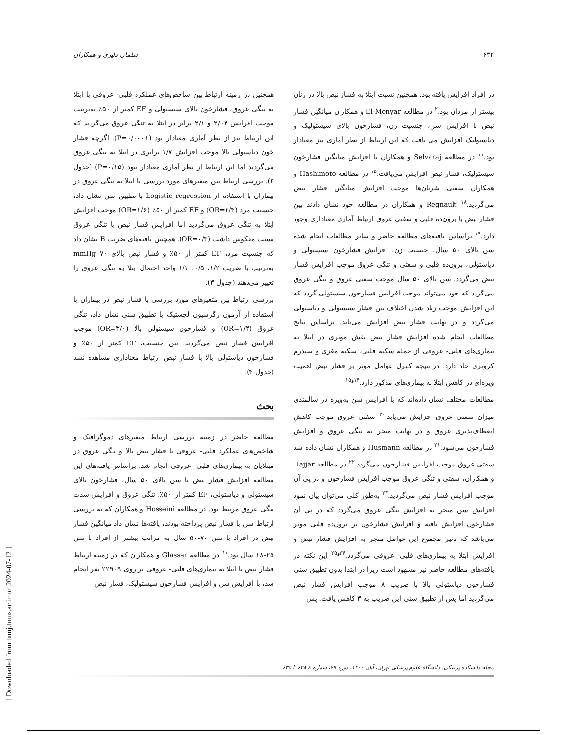۶۳۲ سلمان دلیری و همکاران
همچنین در زمینه ارتباط بین شاخص‌های عملکرد قلبی- عروقی با ابتلا به تنگی عروق، فشارخون بالای سیستولی و EF کمتر از ۵۰٪ به‌ترتیب موجب افزایش ۲/۰۴ و ۲/۱ برابر در ابتلا به تنگی عروق می‌گردید که این ارتباط نیز از نظر آماری معنادار بود (P=۰/۰۰۰۱). اگرچه فشار خون دیاستولی بالا موجب افزایش ۱/۷ برابری در ابتلا به تنگی عروق می‌گردید اما این ارتباط از نظر آماری معنادار نبود (P=۰/۱۵) (جدول ۲). بررسی ارتباط بین متغیرهای مورد بررسی با ابتلا به تنگی عروق در بیماران با استفاده از Logistic regression با تطبیق سن نشان داد، جنسیت مرد (OR=۳/۴) و EF کمتر از ۵۰٪ (OR=۱/۶) موجب افزایش ابتلا به تنگی عروق می‌گردید اما افزایش فشار نبض با تنگی عروق نسبت معکوس داشت (OR=۰/۳). همچنین یافته‌های ضریب B نشان داد که جنسیت مرد، EF کمتر از ۵۰٪ و فشار نبض بالای mmHg ۷۰ به‌ترتیب با ضریب ۱/۲، ۰/۵، ۱/۱ واحد احتمال ابتلا به تنگی عروق را تغییر می‌دهند (جدول ۳).
بررسی ارتباط بین متغیرهای مورد بررسی با فشار نبض در بیماران با استفاده از آزمون رگرسیون لجستیک با تطبیق سنی نشان داد، تنگی عروق (OR=۱/۴) و فشارخون سیستولی بالا (OR=۳/۰) موجب افزایش فشار نبض می‌گردید. بین جنسیت، EF کمتر از ۵۰٪ و فشارخون دیاستولی بالا با فشار نبض ارتباط معناداری مشاهده نشد (جدول ۴).
بحث
مطالعه حاضر در زمینه بررسی ارتباط متغیرهای دموگرافیک و شاخص‌های عملکرد قلبی- عروقی با فشار نبض بالا و تنگی عروق در مبتلایان به بیماری‌های قلبی- عروقی انجام شد. براساس یافته‌های این مطالعه افزایش فشار نبض با سن بالای ۵۰ سال، فشارخون بالای سیستولی و دیاستولی، EF کمتر از ۵۰٪، تنگی عروق و افزایش شدت تنگی عروق مرتبط بود. در مطالعه Hosseini و همکاران که به بررسی ارتباط سن با فشار نبض پرداخته بودند، یافته‌ها نشان داد میانگین فشار نبض در افراد با سن ۷۰-۵۰ سال به مراتب بیشتر از افراد با سن ۲۵-۱۸ سال بود.<sup>۱۷</sup> در مطالعه Glasser و همکاران که در زمینه ارتباط فشار نبض با ابتلا به بیماری‌های قلبی- عروقی بر روی ۲۲۹۰۹ نفر انجام شد، با افزایش سن و افزایش فشارخون سیستولیک، فشار نبض
در افراد افزایش یافته بود. همچنین نسبت ابتلا به فشار نبض بالا در زنان بیشتر از مردان بود.<sup>۲</sup> در مطالعه El-Menyar و همکاران میانگین فشار نبض با افزایش سن، جنسیت زن، فشارخون بالای سیستولیک و دیاستولیک افزایش می یافت که این ارتباط از نظر آماری نیز معنادار بود.<sup>۱۱</sup> در مطالعه Selvaraj و همکاران با افزایش میانگین فشارخون سیستولیک، فشار نبض افزایش می‌یافت.<sup>۱۵</sup> در مطالعه Hashimoto و همکاران سفتی شریان‌ها موجب افزایش میانگین فشار نبض می‌گردید.<sup>۱۸</sup> Regnault و همکاران در مطالعه خود نشان دادند بین فشار نبض با برون‌ده قلبی و سفتی عروق ارتباط آماری معناداری وجود دارد.<sup>۱۹</sup> براساس یافته‌های مطالعه حاضر و سایر مطالعات انجام شده سن بالای ۵۰ سال، جنسیت زن، افزایش فشارخون سیستولی و دیاستولی، برون‌ده قلبی و سفتی و تنگی عروق موجب افزایش فشار نبض می‌گردد. سن بالای ۵۰ سال موجب سفتی عروق و تنگی عروق می‌گردد که خود می‌تواند موجب افزایش فشارخون سیستولی گردد که این افزایش موجب زیاد شدن اختلاف بین فشار سیستولی و دیاستولی می‌گردد و در نهایت فشار نبض افزایش می‌یابد. براساس نتایج مطالعات انجام شده افزایش فشار نبض نقش موثری در ابتلا به بیماری‌های قلبی- عروقی از جمله سکته قلبی، سکته مغزی و سندرم کرونری حاد دارد. در نتیجه کنترل عوامل موثر بر فشار نبض اهمیت ویژه‌ای در کاهش ابتلا به بیماری‌های مذکور دارد.<sup>۱۴و۱۵</sup>
مطالعات مختلف نشان داده‌اند که با افزایش سن به‌ویژه در سالمندی میزان سفتی عروق افزایش می‌یابد.<sup>۲۰</sup> سفتی عروق موجب کاهش انعطاف‌پذیری عروق و در نهایت منجر به تنگی عروق و افزایش فشارخون می‌شود.<sup>۲۱</sup> در مطالعه Husmann و همکاران نشان داده شد سفتی عروق موجب افزایش فشارخون می‌گردد.<sup>۲۲</sup> در مطالعه Hajjar و همکاران، سفتی و تنگی عروق موجب افزایش فشارخون و در پی آن موجب افزایش فشار نبض می‌گردید.<sup>۲۳</sup> به‌طور کلی می‌توان بیان نمود افزایش سن منجر به افزایش تنگی عروق می‌گردد که در پی آن فشارخون افزایش یافته و افزایش فشارخون بر برون‌ده قلبی موثر می‌باشد که تاثیر مجموع این عوامل منجر به افزایش فشار نبض و افزایش ابتلا به بیماری‌های قلبی- عروقی می‌گردد.<sup>۲۴و۲۵</sup> این نکته در یافته‌های مطالعه حاضر نیز مشهود است زیرا در ابتدا بدون تطبیق سنی فشارخون دیاستولی بالا با ضریب ۸ موجب افزایش فشار نبض می‌گردید اما پس از تطبیق سنی این ضریب به ۳ کاهش یافت. پس
مجله دانشکده پزشکی، دانشگاه علوم پزشکی تهران، آبان ۱۴۰۰، دوره ۷۹، شماره ۸ ۶۲۸ تا ۶۳۵
[ Downloaded from tumj.tums.ac.ir on 2024-07-12 ]